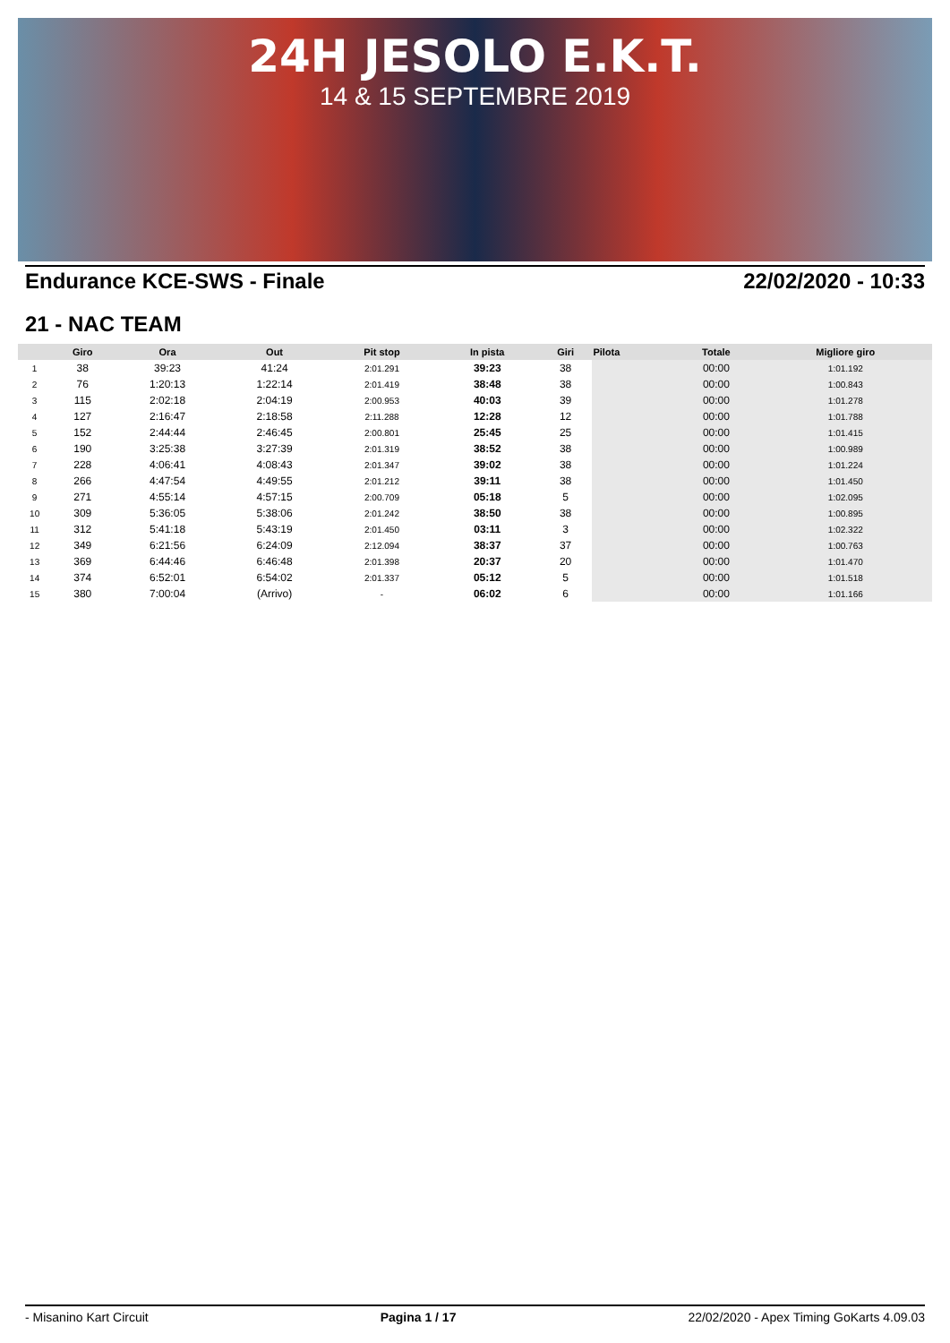24H JESOLO E.K.T.
14 & 15 SEPTEMBRE 2019
Endurance KCE-SWS - Finale 22/02/2020 - 10:33
21 - NAC TEAM
| | Giro | Ora | Out | Pit stop | In pista | Giri | Pilota | Totale | Migliore giro |
| --- | --- | --- | --- | --- | --- | --- | --- | --- | --- |
| 1 | 38 | 39:23 | 41:24 | 2:01.291 | 39:23 | 38 | | 00:00 | 1:01.192 |
| 2 | 76 | 1:20:13 | 1:22:14 | 2:01.419 | 38:48 | 38 | | 00:00 | 1:00.843 |
| 3 | 115 | 2:02:18 | 2:04:19 | 2:00.953 | 40:03 | 39 | | 00:00 | 1:01.278 |
| 4 | 127 | 2:16:47 | 2:18:58 | 2:11.288 | 12:28 | 12 | | 00:00 | 1:01.788 |
| 5 | 152 | 2:44:44 | 2:46:45 | 2:00.801 | 25:45 | 25 | | 00:00 | 1:01.415 |
| 6 | 190 | 3:25:38 | 3:27:39 | 2:01.319 | 38:52 | 38 | | 00:00 | 1:00.989 |
| 7 | 228 | 4:06:41 | 4:08:43 | 2:01.347 | 39:02 | 38 | | 00:00 | 1:01.224 |
| 8 | 266 | 4:47:54 | 4:49:55 | 2:01.212 | 39:11 | 38 | | 00:00 | 1:01.450 |
| 9 | 271 | 4:55:14 | 4:57:15 | 2:00.709 | 05:18 | 5 | | 00:00 | 1:02.095 |
| 10 | 309 | 5:36:05 | 5:38:06 | 2:01.242 | 38:50 | 38 | | 00:00 | 1:00.895 |
| 11 | 312 | 5:41:18 | 5:43:19 | 2:01.450 | 03:11 | 3 | | 00:00 | 1:02.322 |
| 12 | 349 | 6:21:56 | 6:24:09 | 2:12.094 | 38:37 | 37 | | 00:00 | 1:00.763 |
| 13 | 369 | 6:44:46 | 6:46:48 | 2:01.398 | 20:37 | 20 | | 00:00 | 1:01.470 |
| 14 | 374 | 6:52:01 | 6:54:02 | 2:01.337 | 05:12 | 5 | | 00:00 | 1:01.518 |
| 15 | 380 | 7:00:04 | (Arrivo) | - | 06:02 | 6 | | 00:00 | 1:01.166 |
- Misanino Kart Circuit Pagina 1 / 17 22/02/2020 - Apex Timing GoKarts 4.09.03